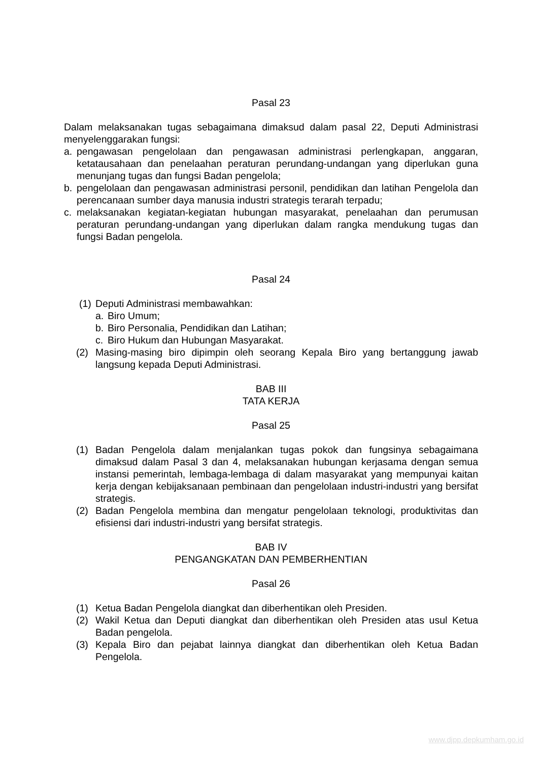Pasal 23
Dalam melaksanakan tugas sebagaimana dimaksud dalam pasal 22, Deputi Administrasi menyelenggarakan fungsi:
a. pengawasan pengelolaan dan pengawasan administrasi perlengkapan, anggaran, ketatausahaan dan penelaahan peraturan perundang-undangan yang diperlukan guna menunjang tugas dan fungsi Badan pengelola;
b. pengelolaan dan pengawasan administrasi personil, pendidikan dan latihan Pengelola dan perencanaan sumber daya manusia industri strategis terarah terpadu;
c. melaksanakan kegiatan-kegiatan hubungan masyarakat, penelaahan dan perumusan peraturan perundang-undangan yang diperlukan dalam rangka mendukung tugas dan fungsi Badan pengelola.
Pasal 24
(1) Deputi Administrasi membawahkan:
a. Biro Umum;
b. Biro Personalia, Pendidikan dan Latihan;
c. Biro Hukum dan Hubungan Masyarakat.
(2) Masing-masing biro dipimpin oleh seorang Kepala Biro yang bertanggung jawab langsung kepada Deputi Administrasi.
BAB III
TATA KERJA
Pasal 25
(1) Badan Pengelola dalam menjalankan tugas pokok dan fungsinya sebagaimana dimaksud dalam Pasal 3 dan 4, melaksanakan hubungan kerjasama dengan semua instansi pemerintah, lembaga-lembaga di dalam masyarakat yang mempunyai kaitan kerja dengan kebijaksanaan pembinaan dan pengelolaan industri-industri yang bersifat strategis.
(2) Badan Pengelola membina dan mengatur pengelolaan teknologi, produktivitas dan efisiensi dari industri-industri yang bersifat strategis.
BAB IV
PENGANGKATAN DAN PEMBERHENTIAN
Pasal 26
(1) Ketua Badan Pengelola diangkat dan diberhentikan oleh Presiden.
(2) Wakil Ketua dan Deputi diangkat dan diberhentikan oleh Presiden atas usul Ketua Badan pengelola.
(3) Kepala Biro dan pejabat lainnya diangkat dan diberhentikan oleh Ketua Badan Pengelola.
www.djpp.depkumham.go.id